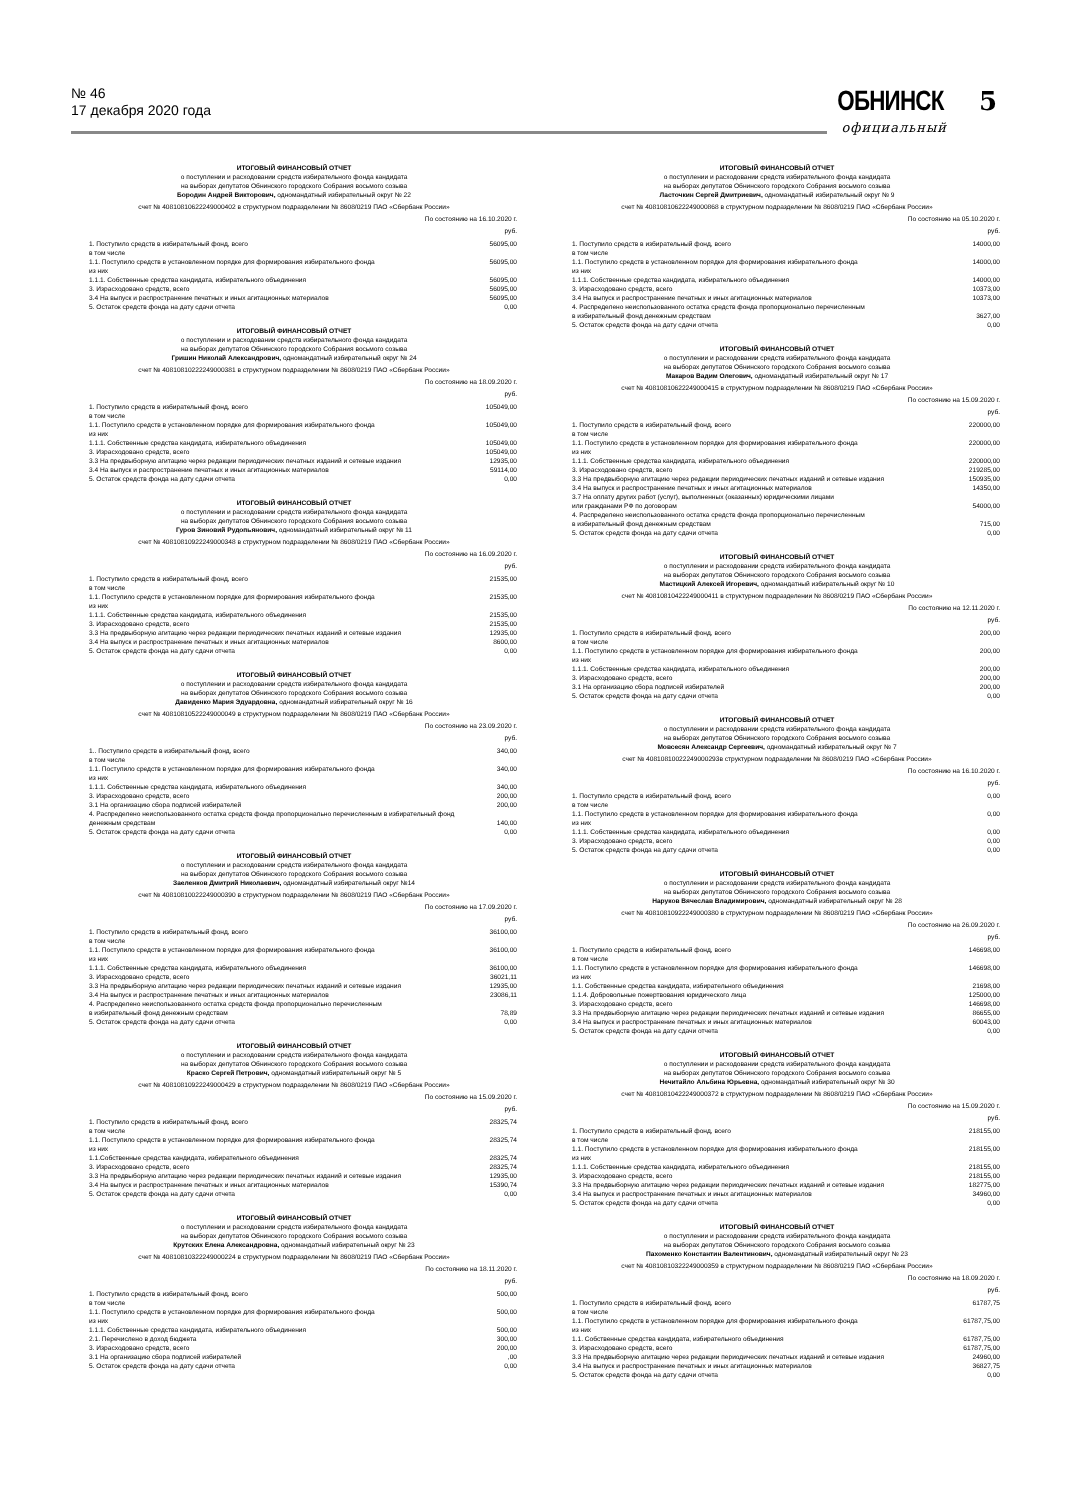№ 46
17 декабря 2020 года
ОБНИНСК 5
официальный
ИТОГОВЫЙ ФИНАНСОВЫЙ ОТЧЕТ
о поступлении и расходовании средств избирательного фонда кандидата
на выборах депутатов Обнинского городского Собрания восьмого созыва
Бородин Андрей Викторович, одномандатный избирательный округ № 22
счет № 40810810622249000402 в структурном подразделении № 8608/0219 ПАО «Сбербанк России»
По состоянию на 16.10.2020 г.
руб.
| 1. Поступило средств в избирательный фонд, всего | 56095,00 |
| в том числе | |
| 1.1. Поступило средств в установленном порядке для формирования избирательного фонда | 56095,00 |
| из них | |
| 1.1.1. Собственные средства кандидата, избирательного объединения | 56095,00 |
| 3. Израсходовано средств, всего | 56095,00 |
| 3.4 На выпуск и распространение печатных и иных агитационных материалов | 56095,00 |
| 5. Остаток средств фонда на дату сдачи отчета | 0,00 |
ИТОГОВЫЙ ФИНАНСОВЫЙ ОТЧЕТ
о поступлении и расходовании средств избирательного фонда кандидата
на выборах депутатов Обнинского городского Собрания восьмого созыва
Гришин Николай Александрович, одномандатный избирательный округ № 24
счет № 40810810222249000381 в структурном подразделении № 8608/0219 ПАО «Сбербанк России»
По состоянию на 18.09.2020 г.
руб.
| 1. Поступило средств в избирательный фонд, всего | 105049,00 |
| в том числе | |
| 1.1. Поступило средств в установленном порядке для формирования избирательного фонда | 105049,00 |
| из них | |
| 1.1.1. Собственные средства кандидата, избирательного объединения | 105049,00 |
| 3. Израсходовано средств, всего | 105049,00 |
| 3.3 На предвыборную агитацию через редакции периодических печатных изданий и сетевые издания | 12935,00 |
| 3.4 На выпуск и распространение печатных и иных агитационных материалов | 59114,00 |
| 5. Остаток средств фонда на дату сдачи отчета | 0,00 |
ИТОГОВЫЙ ФИНАНСОВЫЙ ОТЧЕТ
о поступлении и расходовании средств избирательного фонда кандидата
на выборах депутатов Обнинского городского Собрания восьмого созыва
Гуров Зиновий Рудопьянович, одномандатный избирательный округ № 11
счет № 40810810922249000348 в структурном подразделении № 8608/0219 ПАО «Сбербанк России»
По состоянию на 16.09.2020 г.
руб.
| 1. Поступило средств в избирательный фонд, всего | 21535,00 |
| в том числе | |
| 1.1. Поступило средств в установленном порядке для формирования избирательного фонда | 21535,00 |
| из них | |
| 1.1.1. Собственные средства кандидата, избирательного объединения | 21535,00 |
| 3. Израсходовано средств, всего | 21535,00 |
| 3.3 На предвыборную агитацию через редакции периодических печатных изданий и сетевые издания | 12935,00 |
| 3.4 На выпуск и распространение печатных и иных агитационных материалов | 8600,00 |
| 5. Остаток средств фонда на дату сдачи отчета | 0,00 |
ИТОГОВЫЙ ФИНАНСОВЫЙ ОТЧЕТ
о поступлении и расходовании средств избирательного фонда кандидата
на выборах депутатов Обнинского городского Собрания восьмого созыва
Давиденко Мария Эдуардовна, одномандатный избирательный округ № 16
счет № 40810810522249000049 в структурном подразделении № 8608/0219 ПАО «Сбербанк России»
По состоянию на 23.09.2020 г.
руб.
| 1.. Поступило средств в избирательный фонд, всего | 340,00 |
| в том числе | |
| 1.1. Поступило средств в установленном порядке для формирования избирательного фонда | 340,00 |
| из них | |
| 1.1.1. Собственные средства кандидата, избирательного объединения | 340,00 |
| 3. Израсходовано средств, всего | 200,00 |
| 3.1 На организацию сбора подписей избирателей | 200,00 |
| 4. Распределено неиспользованного остатка средств фонда пропорционально перечисленным в избирательный фонд денежным средствам | 140,00 |
| 5. Остаток средств фонда на дату сдачи отчета | 0,00 |
ИТОГОВЫЙ ФИНАНСОВЫЙ ОТЧЕТ
о поступлении и расходовании средств избирательного фонда кандидата
на выборах депутатов Обнинского городского Собрания восьмого созыва
Заеленков Дмитрий Николаевич, одномандатный избирательный округ №14
счет № 40810810022249000390 в структурном подразделении № 8608/0219 ПАО «Сбербанк России»
По состоянию на 17.09.2020 г.
руб.
| 1. Поступило средств в избирательный фонд, всего | 36100,00 |
| в том числе | |
| 1.1. Поступило средств в установленном порядке для формирования избирательного фонда | 36100,00 |
| из них | |
| 1.1.1. Собственные средства кандидата, избирательного объединения | 36100,00 |
| 3. Израсходовано средств, всего | 36021,11 |
| 3.3 На предвыборную агитацию через редакции периодических печатных изданий и сетевые издания | 12935,00 |
| 3.4 На выпуск и распространение печатных и иных агитационных материалов | 23086,11 |
| 4. Распределено неиспользованного остатка средств фонда пропорционально перечисленным в избирательный фонд денежным средствам | 78,89 |
| 5. Остаток средств фонда на дату сдачи отчета | 0,00 |
ИТОГОВЫЙ ФИНАНСОВЫЙ ОТЧЕТ
о поступлении и расходовании средств избирательного фонда кандидата
на выборах депутатов Обнинского городского Собрания восьмого созыва
Краско Сергей Петрович, одномандатный избирательный округ № 5
счет № 40810810922249000429 в структурном подразделении № 8608/0219 ПАО «Сбербанк России»
По состоянию на 15.09.2020 г.
руб.
| 1. Поступило средств в избирательный фонд, всего | 28325,74 |
| в том числе | |
| 1.1. Поступило средств в установленном порядке для формирования избирательного фонда | 28325,74 |
| из них | |
| 1.1.Собственные средства кандидата, избирательного объединения | 28325,74 |
| 3. Израсходовано средств, всего | 28325,74 |
| 3.3 На предвыборную агитацию через редакции периодических печатных изданий и сетевые издания | 12935,00 |
| 3.4 На выпуск и распространение печатных и иных агитационных материалов | 15390,74 |
| 5. Остаток средств фонда на дату сдачи отчета | 0,00 |
ИТОГОВЫЙ ФИНАНСОВЫЙ ОТЧЕТ
о поступлении и расходовании средств избирательного фонда кандидата
на выборах депутатов Обнинского городского Собрания восьмого созыва
Крутских Елена Александровна, одномандатный избирательный округ № 23
счет № 40810810322249000224 в структурном подразделении № 8608/0219 ПАО «Сбербанк России»
По состоянию на 18.11.2020 г.
руб.
| 1. Поступило средств в избирательный фонд, всего | 500,00 |
| в том числе | |
| 1.1. Поступило средств в установленном порядке для формирования избирательного фонда | 500,00 |
| из них | |
| 1.1.1. Собственные средства кандидата, избирательного объединения | 500,00 |
| 2.1. Перечислено в доход бюджета | 300,00 |
| 3. Израсходовано средств, всего | 200,00 |
| 3.1 На организацию сбора подписей избирателей | ,00 |
| 5. Остаток средств фонда на дату сдачи отчета | 0,00 |
ИТОГОВЫЙ ФИНАНСОВЫЙ ОТЧЕТ
о поступлении и расходовании средств избирательного фонда кандидата
на выборах депутатов Обнинского городского Собрания восьмого созыва
Ласточкин Сергей Дмитриевич, одномандатный избирательный округ № 9
счет № 40810810622249000868 в структурном подразделении № 8608/0219 ПАО «Сбербанк России»
По состоянию на 05.10.2020 г.
руб.
| 1. Поступило средств в избирательный фонд, всего | 14000,00 |
| в том числе | |
| 1.1. Поступило средств в установленном порядке для формирования избирательного фонда | 14000,00 |
| из них | |
| 1.1.1. Собственные средства кандидата, избирательного объединения | 14000,00 |
| 3. Израсходовано средств, всего | 10373,00 |
| 3.4 На выпуск и распространение печатных и иных агитационных материалов | 10373,00 |
| 4. Распределено неиспользованного остатка средств фонда пропорционально перечисленным в избирательный фонд денежным средствам | 3627,00 |
| 5. Остаток средств фонда на дату сдачи отчета | 0,00 |
ИТОГОВЫЙ ФИНАНСОВЫЙ ОТЧЕТ
о поступлении и расходовании средств избирательного фонда кандидата
на выборах депутатов Обнинского городского Собрания восьмого созыва
Макаров Вадим Олегович, одномандатный избирательный округ № 17
счет № 40810810622249000415 в структурном подразделении № 8608/0219 ПАО «Сбербанк России»
По состоянию на 15.09.2020 г.
руб.
| 1. Поступило средств в избирательный фонд, всего | 220000,00 |
| в том числе | |
| 1.1. Поступило средств в установленном порядке для формирования избирательного фонда | 220000,00 |
| из них | |
| 1.1.1. Собственные средства кандидата, избирательного объединения | 220000,00 |
| 3. Израсходовано средств, всего | 219285,00 |
| 3.3 На предвыборную агитацию через редакции периодических печатных изданий и сетевые издания | 150935,00 |
| 3.4 На выпуск и распространение печатных и иных агитационных материалов | 14350,00 |
| 3.7 На оплату других работ (услуг), выполненных (оказанных) юридическими лицами или гражданами РФ по договорам | 54000,00 |
| 4. Распределено неиспользованного остатка средств фонда пропорционально перечисленным в избирательный фонд денежным средствам | 715,00 |
| 5. Остаток средств фонда на дату сдачи отчета | 0,00 |
ИТОГОВЫЙ ФИНАНСОВЫЙ ОТЧЕТ
о поступлении и расходовании средств избирательного фонда кандидата
на выборах депутатов Обнинского городского Собрания восьмого созыва
Мастицкий Алексей Игоревич, одномандатный избирательный округ № 10
счет № 40810810422249000411 в структурном подразделении № 8608/0219 ПАО «Сбербанк России»
По состоянию на 12.11.2020 г.
руб.
| 1. Поступило средств в избирательный фонд, всего | 200,00 |
| в том числе | |
| 1.1. Поступило средств в установленном порядке для формирования избирательного фонда | 200,00 |
| из них | |
| 1.1.1. Собственные средства кандидата, избирательного объединения | 200,00 |
| 3. Израсходовано средств, всего | 200,00 |
| 3.1 На организацию сбора подписей избирателей | 200,00 |
| 5. Остаток средств фонда на дату сдачи отчета | 0,00 |
ИТОГОВЫЙ ФИНАНСОВЫЙ ОТЧЕТ
о поступлении и расходовании средств избирательного фонда кандидата
на выборах депутатов Обнинского городского Собрания восьмого созыва
Мовсесян Александр Сергеевич, одномандатный избирательный округ № 7
счет № 40810810022249000293в структурном подразделении № 8608/0219 ПАО «Сбербанк России»
По состоянию на 16.10.2020 г.
руб.
| 1. Поступило средств в избирательный фонд, всего | 0,00 |
| в том числе | |
| 1.1. Поступило средств в установленном порядке для формирования избирательного фонда | 0,00 |
| из них | |
| 1.1.1. Собственные средства кандидата, избирательного объединения | 0,00 |
| 3. Израсходовано средств, всего | 0,00 |
| 5. Остаток средств фонда на дату сдачи отчета | 0,00 |
ИТОГОВЫЙ ФИНАНСОВЫЙ ОТЧЕТ
о поступлении и расходовании средств избирательного фонда кандидата
на выборах депутатов Обнинского городского Собрания восьмого созыва
Наруков Вячеслав Владимирович, одномандатный избирательный округ № 28
счет № 40810810922249000380 в структурном подразделении № 8608/0219 ПАО «Сбербанк России»
По состоянию на 26.09.2020 г.
руб.
| 1. Поступило средств в избирательный фонд, всего | 146698,00 |
| в том числе | |
| 1.1. Поступило средств в установленном порядке для формирования избирательного фонда | 146698,00 |
| из них | |
| 1.1. Собственные средства кандидата, избирательного объединения | 21698,00 |
| 1.1.4. Добровольные пожертвования юридического лица | 125000,00 |
| 3. Израсходовано средств, всего | 146698,00 |
| 3.3 На предвыборную агитацию через редакции периодических печатных изданий и сетевые издания | 86655,00 |
| 3.4 На выпуск и распространение печатных и иных агитационных материалов | 60043,00 |
| 5. Остаток средств фонда на дату сдачи отчета | 0,00 |
ИТОГОВЫЙ ФИНАНСОВЫЙ ОТЧЕТ
о поступлении и расходовании средств избирательного фонда кандидата
на выборах депутатов Обнинского городского Собрания восьмого созыва
Нечитайло Альбина Юрьевна, одномандатный избирательный округ № 30
счет № 40810810422249000372 в структурном подразделении № 8608/0219 ПАО «Сбербанк России»
По состоянию на 15.09.2020 г.
руб.
| 1. Поступило средств в избирательный фонд, всего | 218155,00 |
| в том числе | |
| 1.1. Поступило средств в установленном порядке для формирования избирательного фонда | 218155,00 |
| из них | |
| 1.1.1. Собственные средства кандидата, избирательного объединения | 218155,00 |
| 3. Израсходовано средств, всего | 218155,00 |
| 3.3 На предвыборную агитацию через редакции периодических печатных изданий и сетевые издания | 182775,00 |
| 3.4 На выпуск и распространение печатных и иных агитационных материалов | 34960,00 |
| 5. Остаток средств фонда на дату сдачи отчета | 0,00 |
ИТОГОВЫЙ ФИНАНСОВЫЙ ОТЧЕТ
о поступлении и расходовании средств избирательного фонда кандидата
на выборах депутатов Обнинского городского Собрания восьмого созыва
Пахоменко Константин Валентинович, одномандатный избирательный округ № 23
счет № 40810810322249000359 в структурном подразделении № 8608/0219 ПАО «Сбербанк России»
По состоянию на 18.09.2020 г.
руб.
| 1. Поступило средств в избирательный фонд, всего | 61787,75 |
| в том числе | |
| 1.1. Поступило средств в установленном порядке для формирования избирательного фонда | 61787,75,00 |
| из них | |
| 1.1. Собственные средства кандидата, избирательного объединения | 61787,75,00 |
| 3. Израсходовано средств, всего | 61787,75,00 |
| 3.3 На предвыборную агитацию через редакции периодических печатных изданий и сетевые издания | 24960,00 |
| 3.4 На выпуск и распространение печатных и иных агитационных материалов | 36827,75 |
| 5. Остаток средств фонда на дату сдачи отчета | 0,00 |